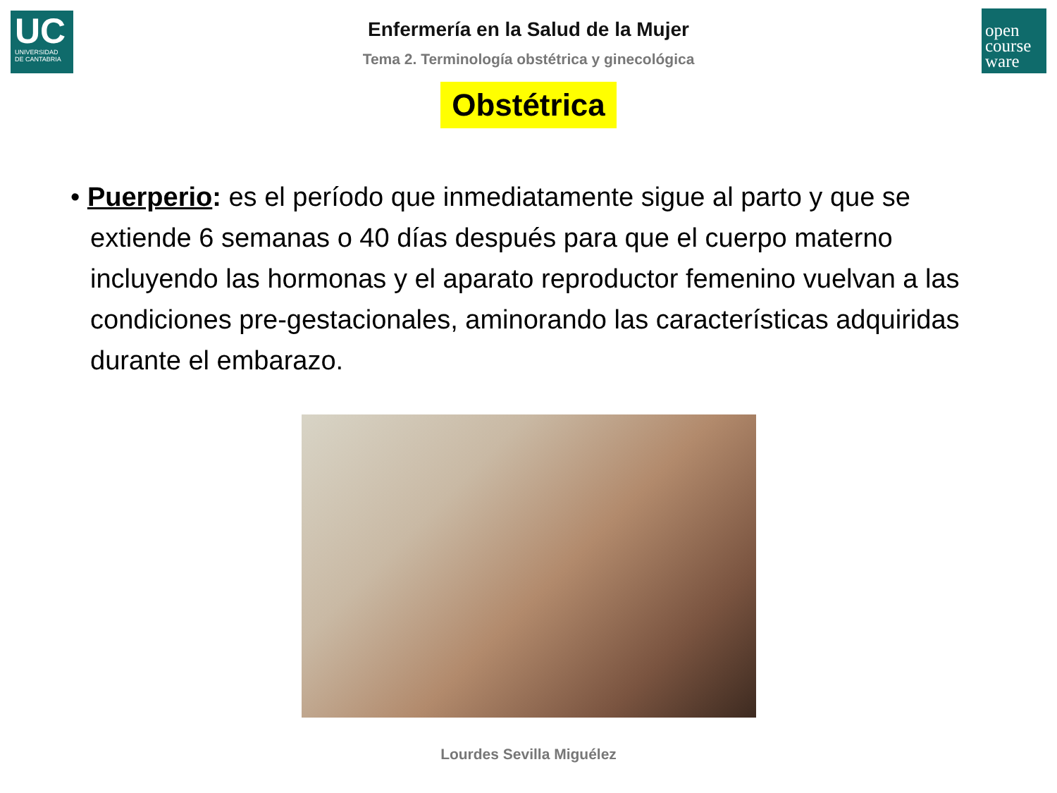UC
UNIVERSIDAD
DE CANTABRIA
open
course
ware
Enfermería en la Salud de la Mujer
Tema 2. Terminología obstétrica y ginecológica
Obstétrica
• Puerperio: es el período que inmediatamente sigue al parto y que se extiende 6 semanas o 40 días después para que el cuerpo materno incluyendo las hormonas y el aparato reproductor femenino vuelvan a las condiciones pre-gestacionales, aminorando las características adquiridas durante el embarazo.
Lourdes Sevilla Miguélez